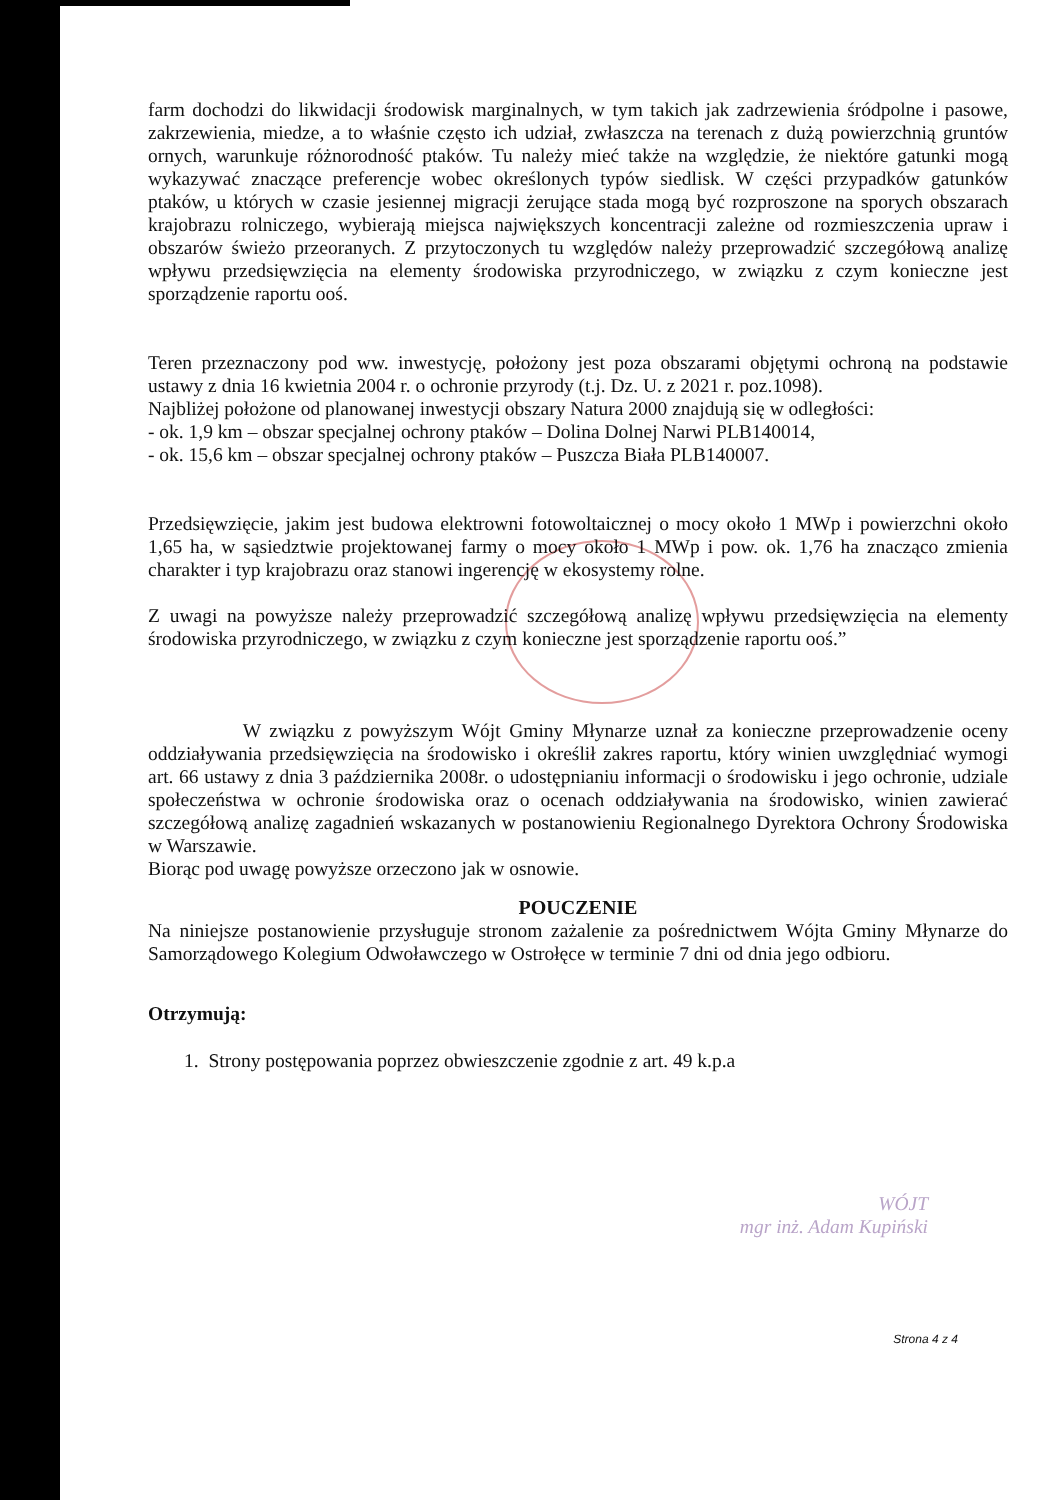farm dochodzi do likwidacji środowisk marginalnych, w tym takich jak zadrzewienia śródpolne i pasowe, zakrzewienia, miedze, a to właśnie często ich udział, zwłaszcza na terenach z dużą powierzchnią gruntów ornych, warunkuje różnorodność ptaków. Tu należy mieć także na względzie, że niektóre gatunki mogą wykazywać znaczące preferencje wobec określonych typów siedlisk. W części przypadków gatunków ptaków, u których w czasie jesiennej migracji żerujące stada mogą być rozproszone na sporych obszarach krajobrazu rolniczego, wybierają miejsca największych koncentracji zależne od rozmieszczenia upraw i obszarów świeżo przeoranych. Z przytoczonych tu względów należy przeprowadzić szczegółową analizę wpływu przedsięwzięcia na elementy środowiska przyrodniczego, w związku z czym konieczne jest sporządzenie raportu ooś.
Teren przeznaczony pod ww. inwestycję, położony jest poza obszarami objętymi ochroną na podstawie ustawy z dnia 16 kwietnia 2004 r. o ochronie przyrody (t.j. Dz. U. z 2021 r. poz.1098).
Najbliżej położone od planowanej inwestycji obszary Natura 2000 znajdują się w odległości:
- ok. 1,9 km – obszar specjalnej ochrony ptaków – Dolina Dolnej Narwi PLB140014,
- ok. 15,6 km – obszar specjalnej ochrony ptaków – Puszcza Biała PLB140007.
Przedsięwzięcie, jakim jest budowa elektrowni fotowoltaicznej o mocy około 1 MWp i powierzchni około 1,65 ha, w sąsiedztwie projektowanej farmy o mocy około 1 MWp i pow. ok. 1,76 ha znacząco zmienia charakter i typ krajobrazu oraz stanowi ingerencję w ekosystemy rolne.
Z uwagi na powyższe należy przeprowadzić szczegółową analizę wpływu przedsięwzięcia na elementy środowiska przyrodniczego, w związku z czym konieczne jest sporządzenie raportu ooś.”
W związku z powyższym Wójt Gminy Młynarze uznał za konieczne przeprowadzenie oceny oddziaływania przedsięwzięcia na środowisko i określił zakres raportu, który winien uwzględniać wymogi art. 66 ustawy z dnia 3 października 2008r. o udostępnianiu informacji o środowisku i jego ochronie, udziale społeczeństwa w ochronie środowiska oraz o ocenach oddziaływania na środowisko, winien zawierać szczegółową analizę zagadnień wskazanych w postanowieniu Regionalnego Dyrektora Ochrony Środowiska w Warszawie.
Biorąc pod uwagę powyższe orzeczono jak w osnowie.
POUCZENIE
Na niniejsze postanowienie przysługuje stronom zażalenie za pośrednictwem Wójta Gminy Młynarze do Samorządowego Kolegium Odwoławczego w Ostrołęce w terminie 7 dni od dnia jego odbioru.
Otrzymują:
1. Strony postępowania poprzez obwieszczenie zgodnie z art. 49 k.p.a
WÓJT
mgr inż. Adam Kupiński
Strona 4 z 4